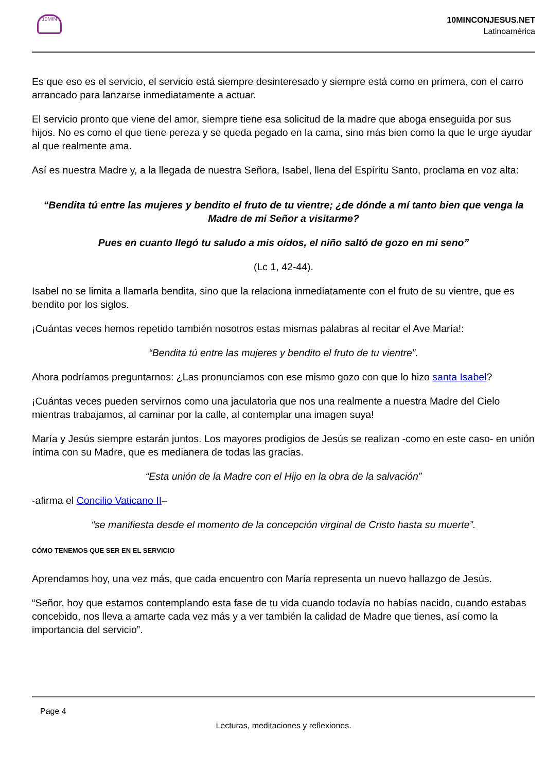10MIN
10MINCONJESUS.NET
Latinoamérica
Es que eso es el servicio, el servicio está siempre desinteresado y siempre está como en primera, con el carro arrancado para lanzarse inmediatamente a actuar.
El servicio pronto que viene del amor, siempre tiene esa solicitud de la madre que aboga enseguida por sus hijos. No es como el que tiene pereza y se queda pegado en la cama, sino más bien como la que le urge ayudar al que realmente ama.
Así es nuestra Madre y, a la llegada de nuestra Señora, Isabel, llena del Espíritu Santo, proclama en voz alta:
“Bendita tú entre las mujeres y bendito el fruto de tu vientre; ¿de dónde a mí tanto bien que venga la Madre de mi Señor a visitarme?
Pues en cuanto llegó tu saludo a mis oídos, el niño saltó de gozo en mi seno”
(Lc 1, 42-44).
Isabel no se limita a llamarla bendita, sino que la relaciona inmediatamente con el fruto de su vientre, que es bendito por los siglos.
¡Cuántas veces hemos repetido también nosotros estas mismas palabras al recitar el Ave María!:
“Bendita tú entre las mujeres y bendito el fruto de tu vientre”.
Ahora podríamos preguntarnos: ¿Las pronunciamos con ese mismo gozo con que lo hizo santa Isabel?
¡Cuántas veces pueden servirnos como una jaculatoria que nos una realmente a nuestra Madre del Cielo mientras trabajamos, al caminar por la calle, al contemplar una imagen suya!
María y Jesús siempre estarán juntos. Los mayores prodigios de Jesús se realizan -como en este caso- en unión íntima con su Madre, que es medianera de todas las gracias.
“Esta unión de la Madre con el Hijo en la obra de la salvación”
-afirma el Concilio Vaticano II–
“se manifiesta desde el momento de la concepción virginal de Cristo hasta su muerte”.
CÓMO TENEMOS QUE SER EN EL SERVICIO
Aprendamos hoy, una vez más, que cada encuentro con María representa un nuevo hallazgo de Jesús.
“Señor, hoy que estamos contemplando esta fase de tu vida cuando todavía no habías nacido, cuando estabas concebido, nos lleva a amarte cada vez más y a ver también la calidad de Madre que tienes, así como la importancia del servicio”.
Page 4
Lecturas, meditaciones y reflexiones.